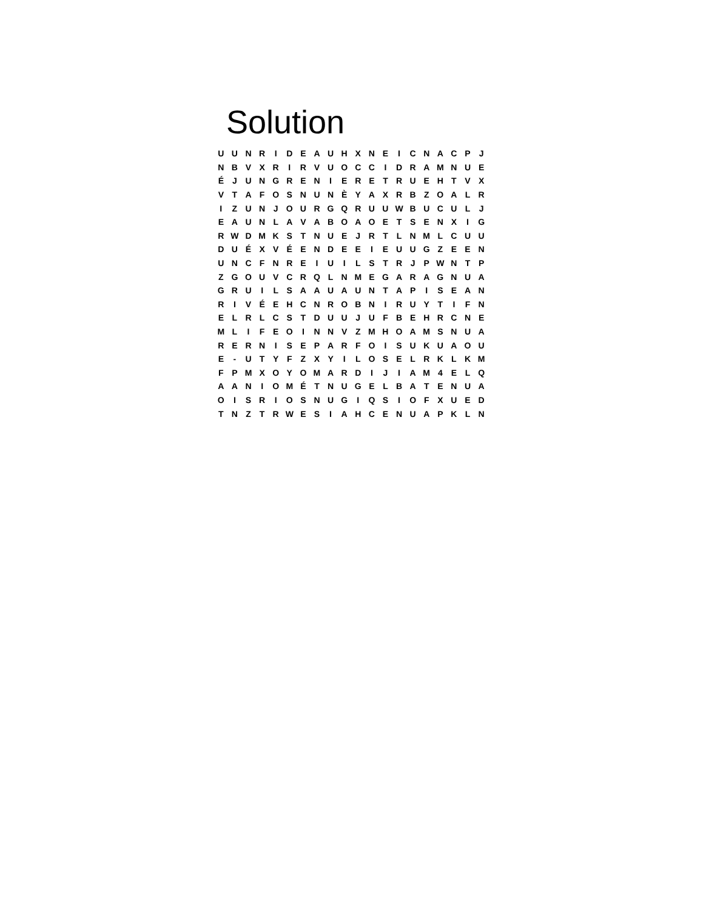Solution
| U | U | N | R | I | D | E | A | U | H | X | N | E | I | C | N | A | C | P | J |
| N | B | V | X | R | I | R | V | U | O | C | C | I | D | R | A | M | N | U | E |
| É | J | U | N | G | R | E | N | I | E | R | E | T | R | U | E | H | T | V | X |
| V | T | A | F | O | S | N | U | N | È | Y | A | X | R | B | Z | O | A | L | R |
| I | Z | U | N | J | O | U | R | G | Q | R | U | U | W | B | U | C | U | L | J |
| E | A | U | N | L | A | V | A | B | O | A | O | E | T | S | E | N | X | I | G |
| R | W | D | M | K | S | T | N | U | E | J | R | T | L | N | M | L | C | U | U |
| D | U | É | X | V | É | E | N | D | E | E | I | E | U | U | G | Z | E | E | N |
| U | N | C | F | N | R | E | I | U | I | L | S | T | R | J | P | W | N | T | P |
| Z | G | O | U | V | C | R | Q | L | N | M | E | G | A | R | A | G | N | U | A |
| G | R | U | I | L | S | A | A | U | A | U | N | T | A | P | I | S | E | A | N |
| R | I | V | É | E | H | C | N | R | O | B | N | I | R | U | Y | T | I | F | N |
| E | L | R | L | C | S | T | D | U | U | J | U | F | B | E | H | R | C | N | E |
| M | L | I | F | E | O | I | N | N | V | Z | M | H | O | A | M | S | N | U | A |
| R | E | R | N | I | S | E | P | A | R | F | O | I | S | U | K | U | A | O | U |
| E | - | U | T | Y | F | Z | X | Y | I | L | O | S | E | L | R | K | L | K | M |
| F | P | M | X | O | Y | O | M | A | R | D | I | J | I | A | M | 4 | E | L | Q |
| A | A | N | I | O | M | É | T | N | U | G | E | L | B | A | T | E | N | U | A |
| O | I | S | R | I | O | S | N | U | G | I | Q | S | I | O | F | X | U | E | D |
| T | N | Z | T | R | W | E | S | I | A | H | C | E | N | U | A | P | K | L | N |